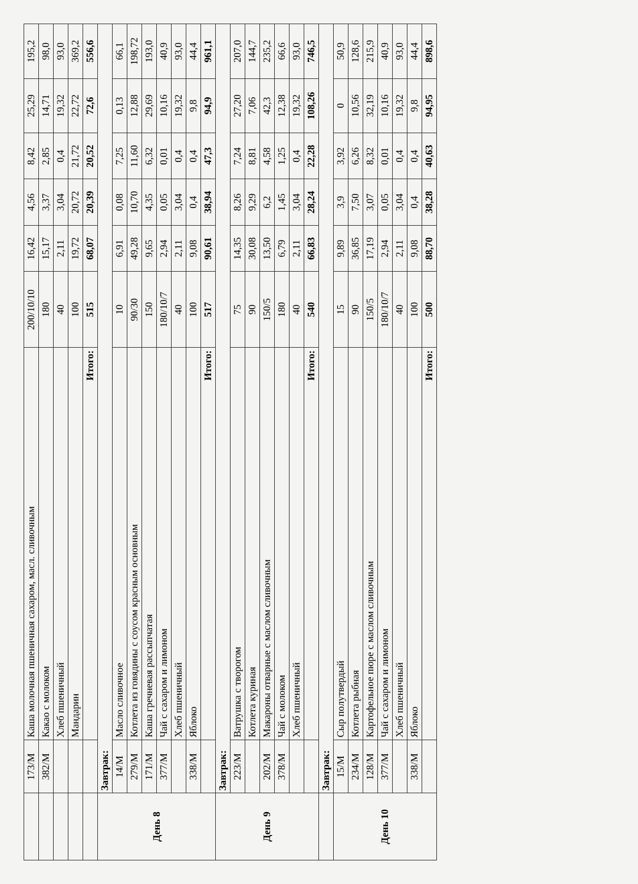| | 173/М | Каша молочная пшеничная сахаром, масл. сливочным | 200/10/10 | 16,42 | 4,56 | 8,42 | 25,29 | 195,2 |
| | 382/М | Какао с молоком | 180 | 15,17 | 3,37 | 2,85 | 14,71 | 98,0 |
| | | Хлеб пшеничный | 40 | 2,11 | 3,04 | 0,4 | 19,32 | 93,0 |
| | | Мандарин | 100 | 19,72 | 20,72 | 21,72 | 22,72 | 369,2 |
| | | Итого: | 515 | 68,07 | 20,39 | 20,52 | 72,6 | 556,6 |
| День 8 | Завтрак: | | | | | | | |
| | 14/М | Масло сливочное | 10 | 6,91 | 0,08 | 7,25 | 0,13 | 66,1 |
| | 279/М | Котлета из говядины с соусом красным основным | 90/30 | 49,28 | 10,70 | 11,60 | 12,88 | 198,72 |
| | 171/М | Каша гречневая рассыпчатая | 150 | 9,65 | 4,35 | 6,32 | 29,69 | 193,0 |
| | 377/М | Чай с сахаром и лимоном | 180/10/7 | 2,94 | 0,05 | 0,01 | 10,16 | 40,9 |
| | | Хлеб пшеничный | 40 | 2,11 | 3,04 | 0,4 | 19,32 | 93,0 |
| | 338/М | Яблоко | 100 | 9,08 | 0,4 | 0,4 | 9,8 | 44,4 |
| | | Итого: | 517 | 90,61 | 38,94 | 47,3 | 94,9 | 961,1 |
| День 9 | Завтрак: | | | | | | | |
| | 223/М | Ватрушка с творогом | 75 | 14,35 | 8,26 | 7,24 | 27,20 | 207,0 |
| | | Котлета куриная | 90 | 30,08 | 9,29 | 8,81 | 7,06 | 144,7 |
| | 202/М | Макароны отварные с маслом сливочным | 150/5 | 13,50 | 6,2 | 4,58 | 42,3 | 235,2 |
| | 378/М | Чай с молоком | 180 | 6,79 | 1,45 | 1,25 | 12,38 | 66,6 |
| | | Хлеб пшеничный | 40 | 2,11 | 3,04 | 0,4 | 19,32 | 93,0 |
| | | Итого: | 540 | 66,83 | 28,24 | 22,28 | 108,26 | 746,5 |
| | Завтрак: | | | | | | | |
| День 10 | 15/М | Сыр полутвердый | 15 | 9,89 | 3,9 | 3,92 | 0 | 50,9 |
| | 234/М | Котлета рыбная | 90 | 36,85 | 7,50 | 6,26 | 10,56 | 128,6 |
| | 128/М | Картофельное пюре с маслом сливочным | 150/5 | 17,19 | 3,07 | 8,32 | 32,19 | 215,9 |
| | 377/М | Чай с сахаром и лимоном | 180/10/7 | 2,94 | 0,05 | 0,01 | 10,16 | 40,9 |
| | | Хлеб пшеничный | 40 | 2,11 | 3,04 | 0,4 | 19,32 | 93,0 |
| | 338/М | Яблоко | 100 | 9,08 | 0,4 | 0,4 | 9,8 | 44,4 |
| | | Итого: | 500 | 88,70 | 38,28 | 40,63 | 94,95 | 898,6 |